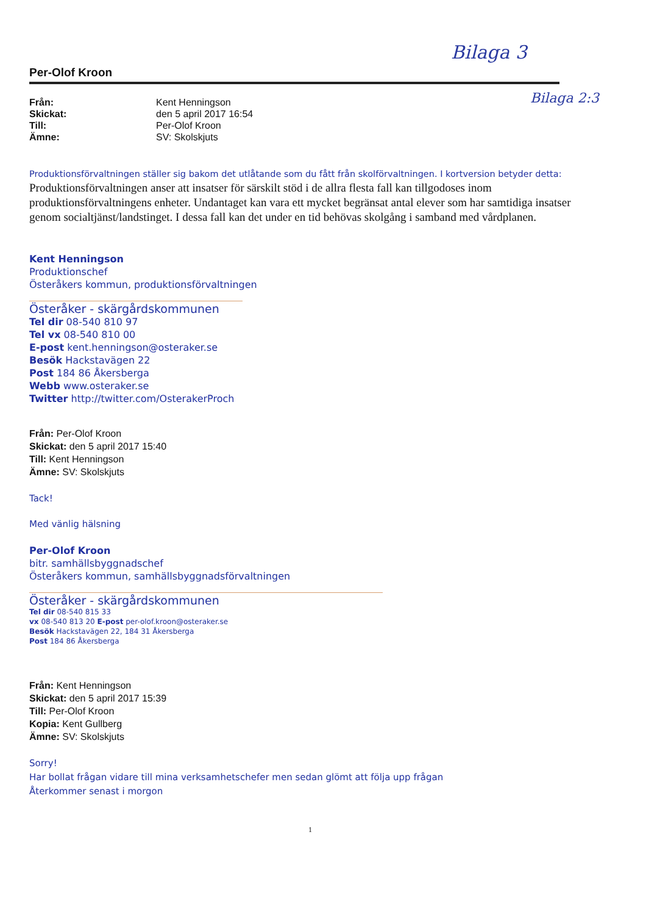Bilaga 3
Bilaga 2:3
Per-Olof Kroon
Från: Kent Henningson Skickat: den 5 april 2017 16:54 Till: Per-Olof Kroon Ämne: SV: Skolskjuts
Produktionsförvaltningen ställer sig bakom det utlåtande som du fått från skolförvaltningen. I kortversion betyder detta:
Produktionsförvaltningen anser att insatser för särskilt stöd i de allra flesta fall kan tillgodoses inom produktionsförvaltningens enheter. Undantaget kan vara ett mycket begränsat antal elever som har samtidiga insatser genom socialtjänst/landstinget. I dessa fall kan det under en tid behövas skolgång i samband med vårdplanen.
Kent Henningson
Produktionschef
Österåkers kommun, produktionsförvaltningen
Österåker - skärgårdskommunen
Tel dir 08-540 810 97
Tel vx 08-540 810 00
E-post kent.henningson@osteraker.se
Besök Hackstavägen 22
Post 184 86 Åkersberga
Webb www.osteraker.se
Twitter http://twitter.com/OsterakerProch
Från: Per-Olof Kroon
Skickat: den 5 april 2017 15:40
Till: Kent Henningson
Ämne: SV: Skolskjuts
Tack!
Med vänlig hälsning
Per-Olof Kroon
bitr. samhällsbyggnadschef
Österåkers kommun, samhällsbyggnadsförvaltningen
Österåker - skärgårdskommunen
Tel dir 08-540 815 33
vx 08-540 813 20 E-post per-olof.kroon@osteraker.se
Besök Hackstavägen 22, 184 31 Åkersberga
Post 184 86 Åkersberga
Från: Kent Henningson
Skickat: den 5 april 2017 15:39
Till: Per-Olof Kroon
Kopia: Kent Gullberg
Ämne: SV: Skolskjuts
Sorry!
Har bollat frågan vidare till mina verksamhetschefer men sedan glömt att följa upp frågan
Återkommer senast i morgon
1